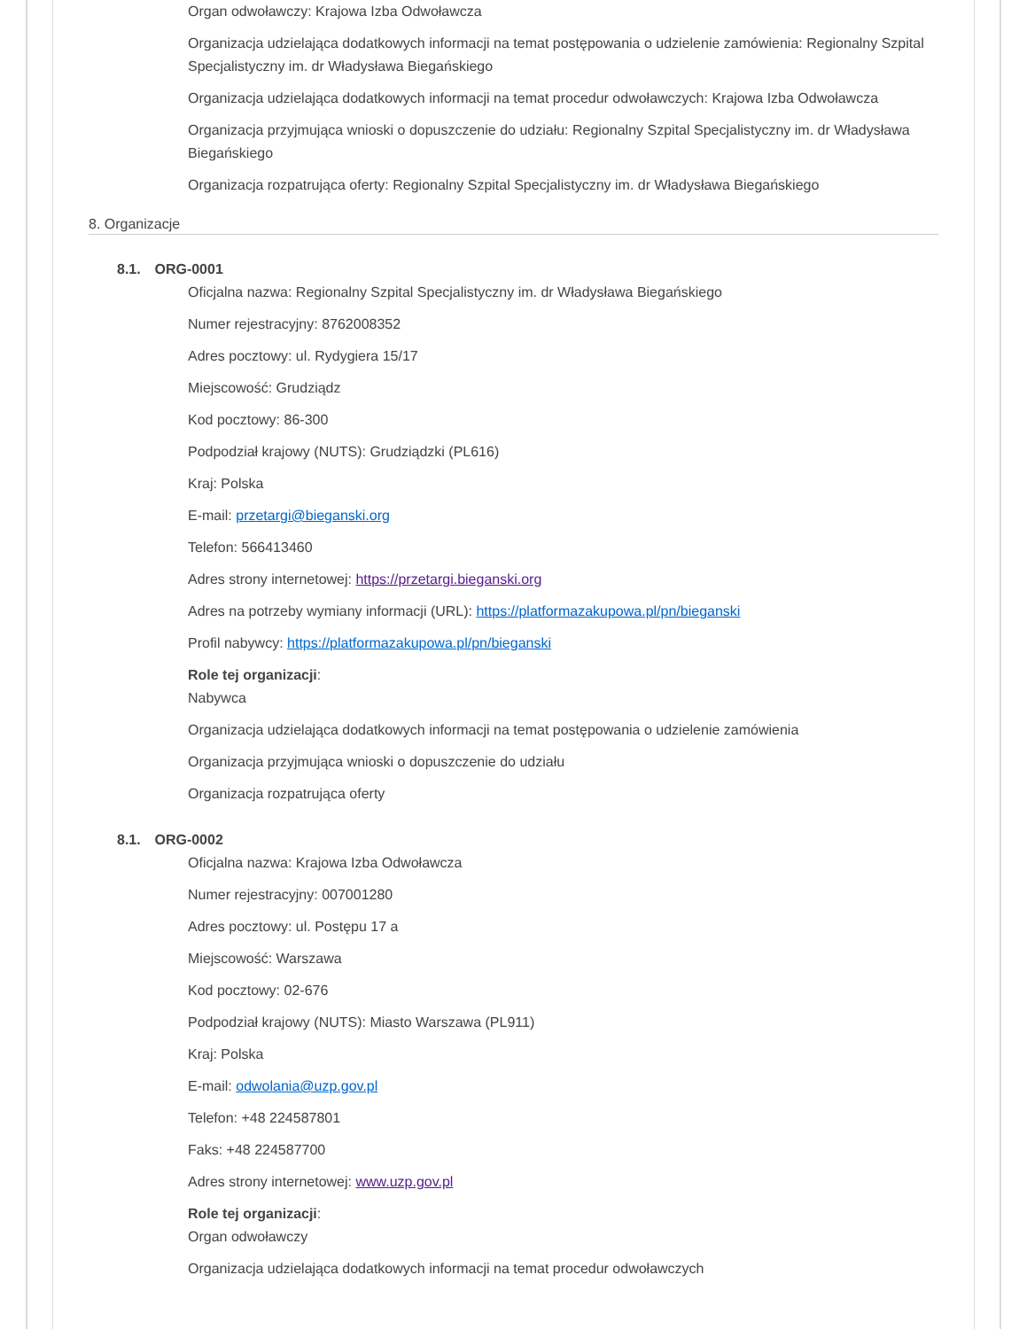Organ odwoławczy: Krajowa Izba Odwoławcza
Organizacja udzielająca dodatkowych informacji na temat postępowania o udzielenie zamówienia: Regionalny Szpital Specjalistyczny im. dr Władysława Biegańskiego
Organizacja udzielająca dodatkowych informacji na temat procedur odwoławczych: Krajowa Izba Odwoławcza
Organizacja przyjmująca wnioski o dopuszczenie do udziału: Regionalny Szpital Specjalistyczny im. dr Władysława Biegańskiego
Organizacja rozpatrująca oferty: Regionalny Szpital Specjalistyczny im. dr Władysława Biegańskiego
8. Organizacje
8.1. ORG-0001
Oficjalna nazwa: Regionalny Szpital Specjalistyczny im. dr Władysława Biegańskiego
Numer rejestracyjny: 8762008352
Adres pocztowy: ul. Rydygiera 15/17
Miejscowość: Grudziądz
Kod pocztowy: 86-300
Podpodział krajowy (NUTS): Grudziądzki (PL616)
Kraj: Polska
E-mail: przetargi@bieganski.org
Telefon: 566413460
Adres strony internetowej: https://przetargi.bieganski.org
Adres na potrzeby wymiany informacji (URL): https://platformazakupowa.pl/pn/bieganski
Profil nabywcy: https://platformazakupowa.pl/pn/bieganski
Role tej organizacji:
Nabywca
Organizacja udzielająca dodatkowych informacji na temat postępowania o udzielenie zamówienia
Organizacja przyjmująca wnioski o dopuszczenie do udziału
Organizacja rozpatrująca oferty
8.1. ORG-0002
Oficjalna nazwa: Krajowa Izba Odwoławcza
Numer rejestracyjny: 007001280
Adres pocztowy: ul. Postępu 17 a
Miejscowość: Warszawa
Kod pocztowy: 02-676
Podpodział krajowy (NUTS): Miasto Warszawa (PL911)
Kraj: Polska
E-mail: odwolania@uzp.gov.pl
Telefon: +48 224587801
Faks: +48 224587700
Adres strony internetowej: www.uzp.gov.pl
Role tej organizacji:
Organ odwoławczy
Organizacja udzielająca dodatkowych informacji na temat procedur odwoławczych